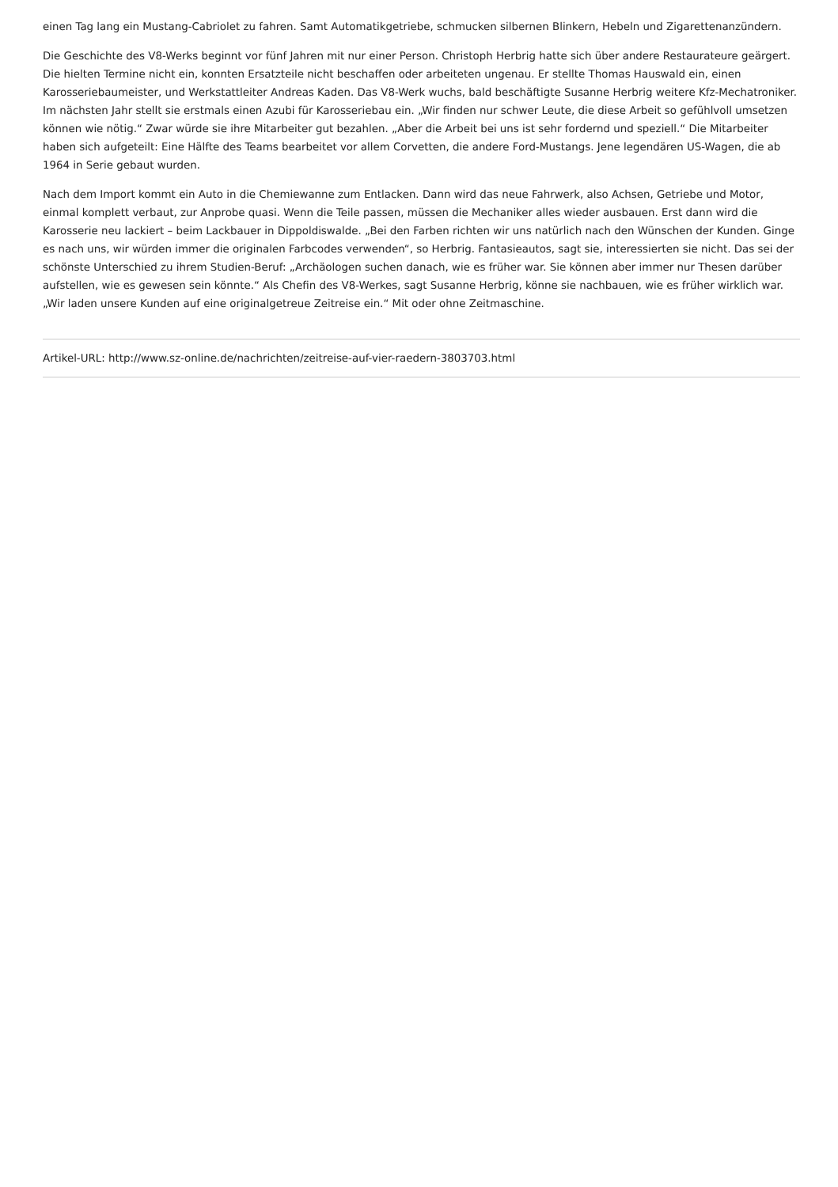einen Tag lang ein Mustang-Cabriolet zu fahren. Samt Automatikgetriebe, schmucken silbernen Blinkern, Hebeln und Zigarettenanzündern.
Die Geschichte des V8-Werks beginnt vor fünf Jahren mit nur einer Person. Christoph Herbrig hatte sich über andere Restaurateure geärgert. Die hielten Termine nicht ein, konnten Ersatzteile nicht beschaffen oder arbeiteten ungenau. Er stellte Thomas Hauswald ein, einen Karosseriebaumeister, und Werkstattleiter Andreas Kaden. Das V8-Werk wuchs, bald beschäftigte Susanne Herbrig weitere Kfz-Mechatroniker. Im nächsten Jahr stellt sie erstmals einen Azubi für Karosseriebau ein. „Wir finden nur schwer Leute, die diese Arbeit so gefühlvoll umsetzen können wie nötig.“ Zwar würde sie ihre Mitarbeiter gut bezahlen. „Aber die Arbeit bei uns ist sehr fordernd und speziell.“ Die Mitarbeiter haben sich aufgeteilt: Eine Hälfte des Teams bearbeitet vor allem Corvetten, die andere Ford-Mustangs. Jene legendären US-Wagen, die ab 1964 in Serie gebaut wurden.
Nach dem Import kommt ein Auto in die Chemiewanne zum Entlacken. Dann wird das neue Fahrwerk, also Achsen, Getriebe und Motor, einmal komplett verbaut, zur Anprobe quasi. Wenn die Teile passen, müssen die Mechaniker alles wieder ausbauen. Erst dann wird die Karosserie neu lackiert – beim Lackbauer in Dippoldiswalde. „Bei den Farben richten wir uns natürlich nach den Wünschen der Kunden. Ginge es nach uns, wir würden immer die originalen Farbcodes verwenden“, so Herbrig. Fantasieautos, sagt sie, interessierten sie nicht. Das sei der schönste Unterschied zu ihrem Studien-Beruf: „Archäologen suchen danach, wie es früher war. Sie können aber immer nur Thesen darüber aufstellen, wie es gewesen sein könnte.“ Als Chefin des V8-Werkes, sagt Susanne Herbrig, könne sie nachbauen, wie es früher wirklich war. „Wir laden unsere Kunden auf eine originalgetreue Zeitreise ein.“ Mit oder ohne Zeitmaschine.
Artikel-URL: http://www.sz-online.de/nachrichten/zeitreise-auf-vier-raedern-3803703.html